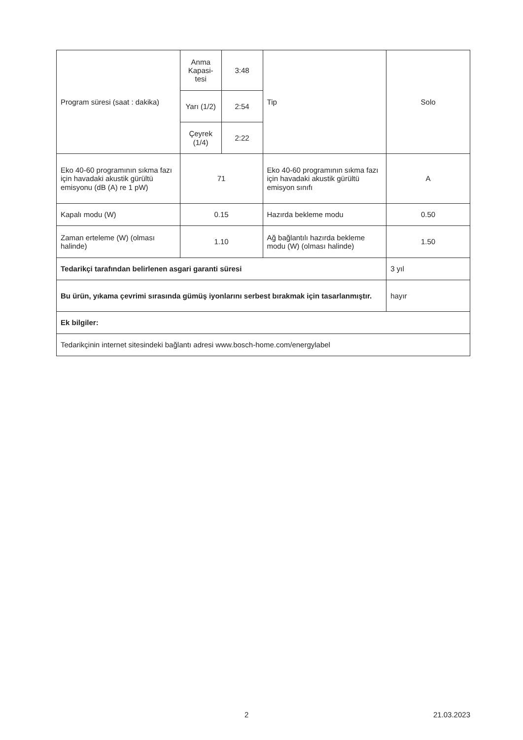| Program süresi (saat : dakika) | Anma Kapasi-tesi | 3:48 | Tip | Solo |
| | Yarı (1/2) | 2:54 | | |
| | Çeyrek (1/4) | 2:22 | | |
| Eko 40-60 programının sıkma fazı için havadaki akustik gürültü emisyonu (dB (A) re 1 pW) | 71 | | Eko 40-60 programının sıkma fazı için havadaki akustik gürültü emisyon sınıfı | A |
| Kapalı modu (W) | 0.15 | | Hazırda bekleme modu | 0.50 |
| Zaman erteleme (W) (olması halinde) | 1.10 | | Ağ bağlantılı hazırda bekleme modu (W) (olması halinde) | 1.50 |
| Tedarikçi tarafından belirlenen asgari garanti süresi | | | | 3 yıl |
| Bu ürün, yıkama çevrimi sırasında gümüş iyonlarını serbest bırakmak için tasarlanmıştır. | | | | hayır |
| Ek bilgiler: | | | | |
| Tedarikçinin internet sitesindeki bağlantı adresi www.bosch-home.com/energylabel | | | | |
x 2 21.03.2023